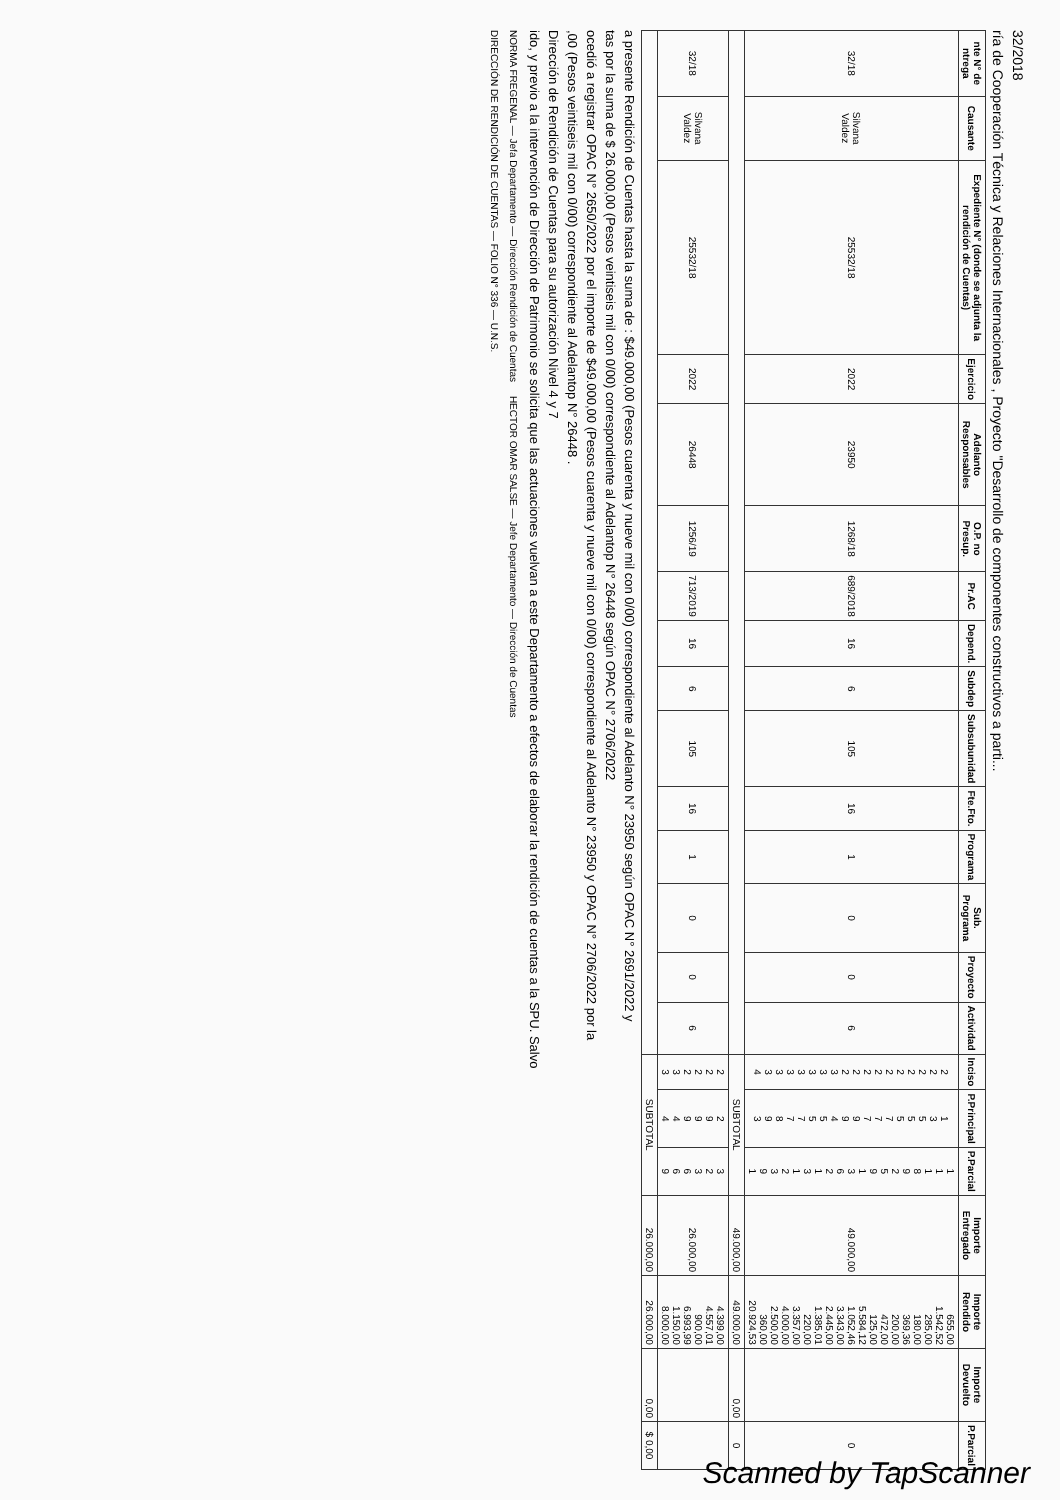32/2018
ría de Cooperación Técnica y Relaciones Internacionales , Proyecto "Desarrollo de componentes constructivos a parti...
| nte N° de ntrega | Causante | Expediente N° (donde se adjunta la rendición de Cuentas) | Ejercicio | Adelanto Responsables | O.P. no Presup. | Pr.AC | Depend. | Subdep | Subsubunidad | Fte.Fto. | Programa | Sub. Programa | Proyecto | Actividad | Inciso | P.Principal | P.Parcial | Importe Entregado | Importe Rendido | Importe Devuelto | P.Parcial |
| --- | --- | --- | --- | --- | --- | --- | --- | --- | --- | --- | --- | --- | --- | --- | --- | --- | --- | --- | --- | --- | --- |
| 32/18 | Silvana Valdez | 25532/18 | 2022 | 23950 | 1268/18 | 689/2018 | 16 | 6 | 105 | 16 | 1 | 0 | 0 | 6 | 2 2 2 2 2 2 2 2 2 2 3 3 3 3 3 3 3 4 | 1 3 5 5 5 7 7 7 9 9 4 5 5 7 7 8 9 3 | 1 1 1 8 9 2 5 9 1 3 6 2 1 3 1 2 3 9 1 | 49.000,00 | 655,00 1.542,52 285,00 180,00 369,36 200,00 472,00 125,00 5.584,12 1.052,46 3.343,00 2.445,00 1.385,01 220,00 3.357,00 4.000,00 2.500,00 360,00 20.924,53 | | 0 |
| | | | | | | | | | | | | | | | SUBTOTAL | | | 49.000,00 | 49.000,00 | 0,00 | 0 |
| 32/18 | Silvana Valdez | 25532/18 | 2022 | 26448 | 1256/19 | 713/2019 | 16 | 6 | 105 | 16 | 1 | 0 | 0 | 6 | 2 2 2 2 3 3 | 2 9 9 9 4 4 | 3 2 3 6 6 9 | 26.000,00 | 4.399,00 4.557,01 900,00 6.993,99 1.150,00 8.000,00 | | |
| | | | | | | | | | | | | | | | SUBTOTAL | | | 26.000,00 | 26.000,00 | 0,00 | $ 0,00 |
a presente Rendición de Cuentas hasta la suma de : $49.000,00 (Pesos cuarenta y nueve mil con 0/00) correspondiente al Adelanto N° 23950 según OPAC N° 2691/2022 y
tas por la suma de $ 26.000,00 (Pesos veintiseis mil con 0/00) correspondiente al Adelantop N° 26448 según OPAC N° 2706/2022
ocedió a registrar OPAC N° 2650/2022 por el importe de $49.000,00 (Pesos cuarenta y nueve mil con 0/00) correspondiente al Adelanto N° 23950 y OPAC N° 2706/2022 por la
,00 (Pesos veintiseis mil con 0/00) correspondiente al Adelantop N° 26448 .
Dirección de Rendición de Cuentas para su autorización Nivel 4 y 7
ido, y previo a la intervención de Dirección de Patrimonio se solicita que las actuaciones vuelvan a este Departamento a efectos de elaborar la rendición de cuentas a la SPU. Salvo
NORMA FREGENAL — Jefa Departamento — Dirección Rendición de Cuentas HECTOR OMAR SALSE — Jefe Departamento — Dirección de Cuentas
DIRECCIÓN DE RENDICIÓN DE CUENTAS — FOLIO N° 336 — U.N.S.
Scanned by TapScanner